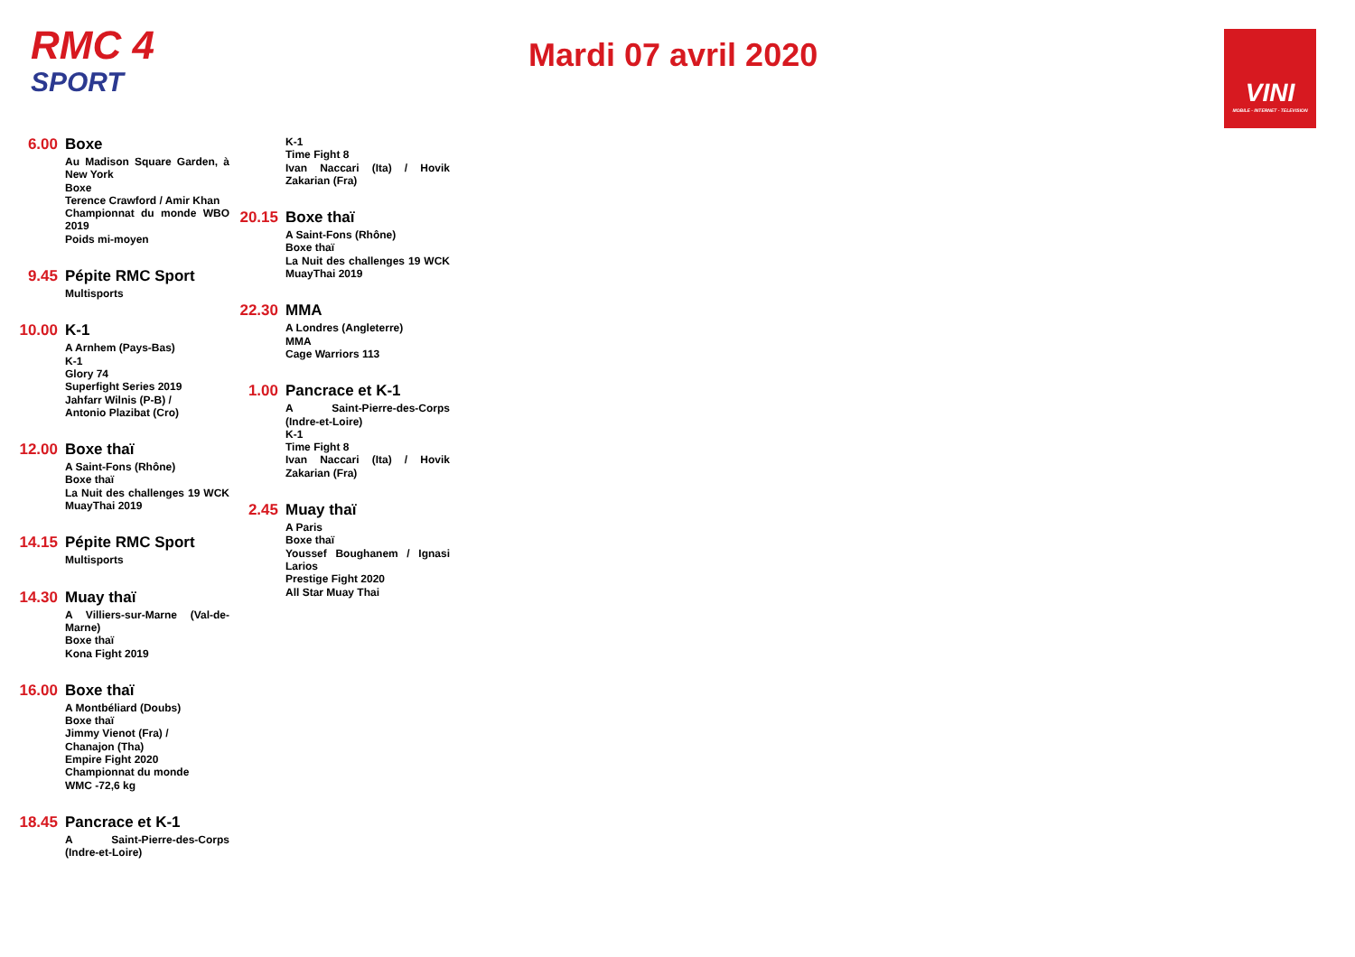RMC 4
SPORT
Mardi 07 avril 2020
VINI
MOBILE - INTERNET - TELEVISION
6.00
Boxe
Au Madison Square Garden, à New York
Boxe
Terence Crawford / Amir Khan
Championnat du monde WBO 2019
Poids mi-moyen
9.45
Pépite RMC Sport
Multisports
10.00
K-1
A Arnhem (Pays-Bas)
K-1
Glory 74
Superfight Series 2019
Jahfarr Wilnis (P-B) /
Antonio Plazibat (Cro)
12.00
Boxe thaï
A Saint-Fons (Rhône)
Boxe thaï
La Nuit des challenges 19 WCK MuayThai 2019
14.15
Pépite RMC Sport
Multisports
14.30
Muay thaï
A Villiers-sur-Marne (Val-de-Marne)
Boxe thaï
Kona Fight 2019
16.00
Boxe thaï
A Montbéliard (Doubs)
Boxe thaï
Jimmy Vienot (Fra) /
Chanajon (Tha)
Empire Fight 2020
Championnat du monde
WMC -72,6 kg
18.45
Pancrace et K-1
A Saint-Pierre-des-Corps (Indre-et-Loire)
K-1
Time Fight 8
Ivan Naccari (Ita) / Hovik Zakarian (Fra)
20.15
Boxe thaï
A Saint-Fons (Rhône)
Boxe thaï
La Nuit des challenges 19 WCK MuayThai 2019
22.30
MMA
A Londres (Angleterre)
MMA
Cage Warriors 113
1.00
Pancrace et K-1
A Saint-Pierre-des-Corps (Indre-et-Loire)
K-1
Time Fight 8
Ivan Naccari (Ita) / Hovik Zakarian (Fra)
2.45
Muay thaï
A Paris
Boxe thaï
Youssef Boughanem / Ignasi Larios
Prestige Fight 2020
All Star Muay Thai